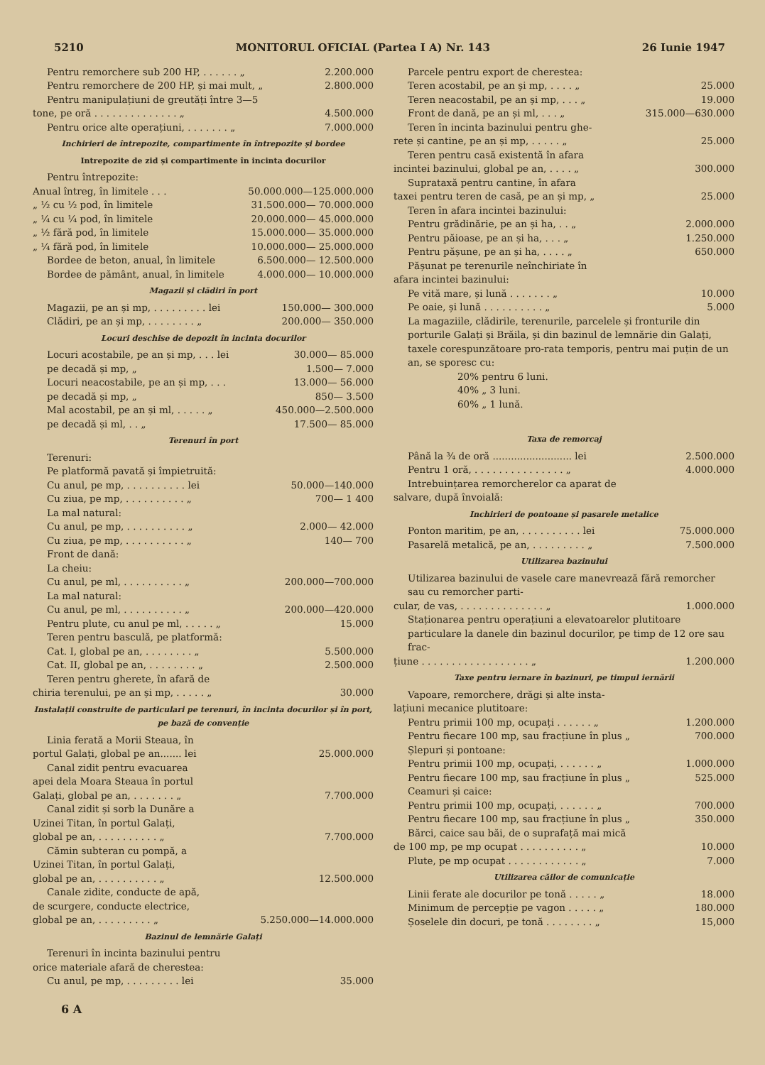5210 MONITORUL OFICIAL (Partea I A) Nr. 143 26 Iunie 1947
Pentru remorchere sub 200 HP, . . . . . . „ 2.200.000
Pentru remorchere de 200 HP, și mai mult, „ 2.800.000
Pentru manipulațiuni de greutăți între 3—5
tone, pe oră . . . . . . . . . . . . . . „ 4.500.000
Pentru orice alte operațiuni, . . . . . . . „ 7.000.000
Inchirieri de întrepozite, compartimente în întrepozite și bordee
Intrepozite de zid și compartimente în incinta docurilor
Pentru întrepozite:
Anual întreg, în limitele . . . 50.000.000—125.000.000
„ ½ cu ½ pod, în limitele 31.500.000— 70.000.000
„ ¼ cu ¼ pod, în limitele 20.000.000— 45.000.000
„ ½ fără pod, în limitele 15.000.000— 35.000.000
„ ¼ fără pod, în limitele 10.000.000— 25.000.000
Bordee de beton, anual, în limitele 6.500.000— 12.500.000
Bordee de pământ, anual, în limitele 4.000.000— 10.000.000
Magazii și clădiri în port
Magazii, pe an și mp, . . . . . . . . . lei 150.000— 300.000
Clădiri, pe an și mp, . . . . . . . . „ 200.000— 350.000
Locuri deschise de depozit în incinta docurilor
Locuri acostabile, pe an și mp, . . . lei 30.000— 85.000
pe decadă și mp, „ 1.500— 7.000
Locuri neacostabile, pe an și mp, . . . 13.000— 56.000
pe decadă și mp, „ 850— 3.500
Mal acostabil, pe an și ml, . . . . . „ 450.000—2.500.000
pe decadă și ml, . . „ 17.500— 85.000
Terenuri în port
Terenuri:
Pe platformă pavată și împietruită:
Cu anul, pe mp, . . . . . . . . . . lei 50.000—140.000
Cu ziua, pe mp, . . . . . . . . . . „ 700— 1 400
La mal natural:
Cu anul, pe mp, . . . . . . . . . . „ 2.000— 42.000
Cu ziua, pe mp, . . . . . . . . . . „ 140— 700
Front de dană:
La cheiu:
Cu anul, pe ml, . . . . . . . . . . „ 200.000—700.000
La mal natural:
Cu anul, pe ml, . . . . . . . . . . „ 200.000—420.000
Pentru plute, cu anul pe ml, . . . . . „ 15.000
Teren pentru basculă, pe platformă:
Cat. I, global pe an, . . . . . . . . „ 5.500.000
Cat. II, global pe an, . . . . . . . . „ 2.500.000
Teren pentru gherete, în afară de
chiria terenului, pe an și mp, . . . . . „ 30.000
Instalații construite de particulari pe terenuri, în incinta docurilor și în port, pe bază de convenție
Linia ferată a Morii Steaua, în
portul Galați, global pe an....... lei 25.000.000
Canal zidit pentru evacuarea
apei dela Moara Steaua în portul
Galați, global pe an, . . . . . . . „ 7.700.000
Canal zidit și sorb la Dunăre a
Uzinei Titan, în portul Galați,
global pe an, . . . . . . . . . . „ 7.700.000
Cămin subteran cu pompă, a
Uzinei Titan, în portul Galați,
global pe an, . . . . . . . . . . „ 12.500.000
Canale zidite, conducte de apă,
de scurgere, conducte electrice,
global pe an, . . . . . . . . . „ 5.250.000—14.000.000
Bazinul de lemnărie Galați
Terenuri în incinta bazinului pentru
orice materiale afară de cherestea:
Cu anul, pe mp, . . . . . . . . . lei 35.000
Parcele pentru export de cherestea:
Teren acostabil, pe an și mp, . . . . „ 25.000
Teren neacostabil, pe an și mp, . . . „ 19.000
Front de dană, pe an și ml, . . . „ 315.000—630.000
Teren în incinta bazinului pentru ghe-
rete și cantine, pe an și mp, . . . . . „ 25.000
Teren pentru casă existentă în afara
incintei bazinului, global pe an, . . . . „ 300.000
Suprataxă pentru cantine, în afara
taxei pentru teren de casă, pe an și mp, „ 25.000
Teren în afara incintei bazinului:
Pentru grădinărie, pe an și ha, . . „ 2.000.000
Pentru păioase, pe an și ha, . . . „ 1.250.000
Pentru pășune, pe an și ha, . . . . „ 650.000
Pășunat pe terenurile neînchiriate în
afara incintei bazinului:
Pe vită mare, și lună . . . . . . . „ 10.000
Pe oaie, și lună . . . . . . . . . . „ 5.000
La magaziile, clădirile, terenurile, parcelele și fronturile din porturile Galați și Brăila, și din bazinul de lemnărie din Galați, taxele corespunzătoare pro-rata temporis, pentru mai puțin de un an, se sporesc cu:
20% pentru 6 luni.
40% „ 3 luni.
60% „ 1 lună.
Taxa de remorcaj
Până la ¾ de oră .......................... lei 2.500.000
Pentru 1 oră, . . . . . . . . . . . . . . . „ 4.000.000
Intrebuințarea remorcherelor ca aparat de
salvare, după învoială:
Inchirieri de pontoane și pasarele metalice
Ponton maritim, pe an, . . . . . . . . . . lei 75.000.000
Pasarelă metalică, pe an, . . . . . . . . . „ 7.500.000
Utilizarea bazinului
Utilizarea bazinului de vasele care manevrează fără remorcher sau cu remorcher parti-
cular, de vas, . . . . . . . . . . . . . . „ 1.000.000
Staționarea pentru operațiuni a elevatoarelor plutitoare particulare la danele din bazinul docurilor, pe timp de 12 ore sau frac-
țiune . . . . . . . . . . . . . . . . . . „ 1.200.000
Taxe pentru iernare în bazinuri, pe timpul iernării
Vapoare, remorchere, drăgi și alte insta-
lațiuni mecanice plutitoare:
Pentru primii 100 mp, ocupați . . . . . . „ 1.200.000
Pentru fiecare 100 mp, sau fracțiune în plus „ 700.000
Șlepuri și pontoane:
Pentru primii 100 mp, ocupați, . . . . . . „ 1.000.000
Pentru fiecare 100 mp, sau fracțiune în plus „ 525.000
Ceamuri și caice:
Pentru primii 100 mp, ocupați, . . . . . . „ 700.000
Pentru fiecare 100 mp, sau fracțiune în plus „ 350.000
Bărci, caice sau băi, de o suprafață mai mică
de 100 mp, pe mp ocupat . . . . . . . . . . „ 10.000
Plute, pe mp ocupat . . . . . . . . . . . . „ 7.000
Utilizarea căilor de comunicație
Linii ferate ale docurilor pe tonă . . . . . „ 18.000
Minimum de percepție pe vagon . . . . . „ 180.000
Șoselele din docuri, pe tonă . . . . . . . . „ 15,000
6 A